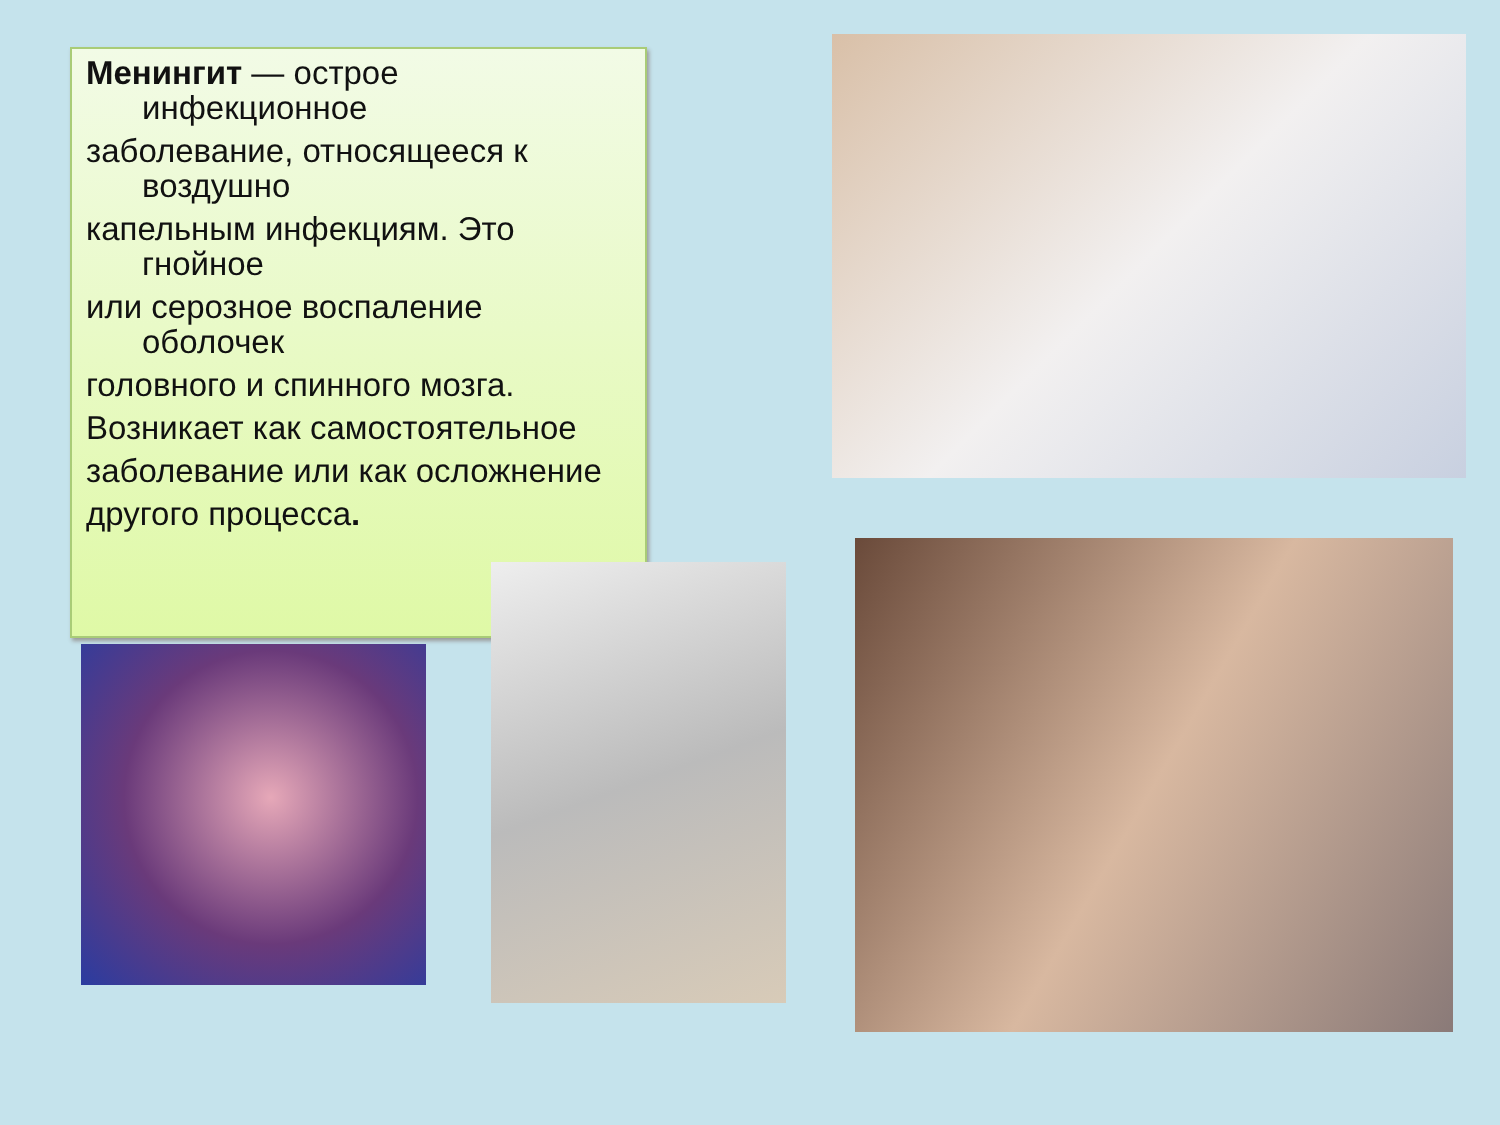Менингит — острое инфекционное
заболевание, относящееся к воздушно
капельным инфекциям. Это гнойное
или серозное воспаление оболочек
головного и спинного мозга.
Возникает как самостоятельное
заболевание или как осложнение
другого процесса.